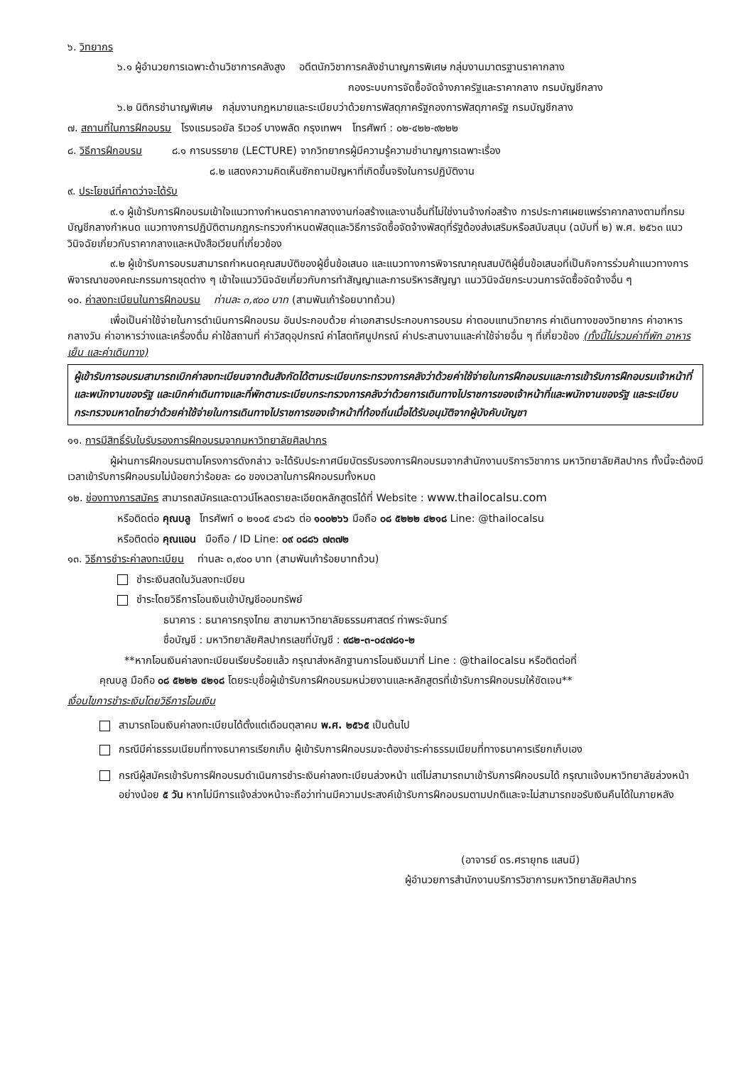๖. วิทยากร
๖.๑ ผู้อำนวยการเฉพาะด้านวิชาการคลังสูง อดีตนักวิชาการคลังชำนาญการพิเศษ กลุ่มงานมาตรฐานราคากลาง
กองระบบการจัดซื้อจัดจ้างภาครัฐและราคากลาง กรมบัญชีกลาง
๖.๒ นิติกรชำนาญพิเศษ กลุ่มงานกฎหมายและระเบียบว่าด้วยการพัสดุภาครัฐกองการพัสดุภาครัฐ กรมบัญชีกลาง
๗. สถานที่ในการฝึกอบรม โรงแรมรอยัล ริเวอร์ บางพลัด กรุงเทพฯ โทรศัพท์ : ๐๒-๔๒๒-๙๒๒๒
๘. วิธีการฝึกอบรม ๘.๑ การบรรยาย (LECTURE) จากวิทยากรผู้มีความรู้ความชำนาญการเฉพาะเรื่อง
๘.๒ แสดงความคิดเห็นซักถามปัญหาที่เกิดขึ้นจริงในการปฏิบัติงาน
๙. ประโยชน์ที่คาดว่าจะได้รับ
๙.๑ ผู้เข้ารับการฝึกอบรมเข้าใจแนวทางกำหนดราคากลางงานก่อสร้างและงานอื่นที่ไม่ใช่งานจ้างก่อสร้าง การประกาศเผยแพร่ราคากลางตามที่กรมบัญชีกลางกำหนด แนวทางการปฏิบัติตามกฎกระทรวงกำหนดพัสดุและวิธีการจัดซื้อจัดจ้างพัสดุที่รัฐต้องส่งเสริมหรือสนับสนุน (ฉบับที่ ๒) พ.ศ. ๒๕๖๓ แนววินิจฉัยเกี่ยวกับราคากลางและหนังสือเวียนที่เกี่ยวข้อง
๙.๒ ผู้เข้ารับการอบรมสามารถกำหนดคุณสมบัติของผู้ยื่นข้อเสนอ และแนวทางการพิจารณาคุณสมบัติผู้ยื่นข้อเสนอที่เป็นกิจการร่วมค้าแนวทางการพิจารณาของคณะกรรมการชุดต่าง ๆ เข้าใจแนววินิจฉัยเกี่ยวกับการทำสัญญาและการบริหารสัญญา แนววินิจฉัยกระบวนการจัดซื้อจัดจ้างอื่น ๆ
๑๐. ค่าลงทะเบียนในการฝึกอบรม ท่านละ ๓,๙๐๐ บาท (สามพันเก้าร้อยบาทถ้วน)
เพื่อเป็นค่าใช้จ่ายในการดำเนินการฝึกอบรม อันประกอบด้วย ค่าเอกสารประกอบการอบรม ค่าตอบแทนวิทยากร ค่าเดินทางของวิทยากร ค่าอาหารกลางวัน ค่าอาหารว่างและเครื่องดื่ม ค่าใช้สถานที่ ค่าวัสดุอุปกรณ์ ค่าโสตทัศนูปกรณ์ ค่าประสานงานและค่าใช้จ่ายอื่น ๆ ที่เกี่ยวข้อง (ทั้งนี้ไม่รวมค่าที่พัก อาหารเย็น และค่าเดินทาง)
ผู้เข้ารับการอบรมสามารถเบิกค่าลงทะเบียนจากต้นสังกัดได้ตามระเบียบกระทรวงการคลังว่าด้วยค่าใช้จ่ายในการฝึกอบรมและการเข้ารับการฝึกอบรมเจ้าหน้าที่และพนักงานของรัฐ และเบิกค่าเดินทางและที่พักตามระเบียบกระทรวงการคลังว่าด้วยการเดินทางไปราชการของเจ้าหน้าที่และพนักงานของรัฐ และระเบียบกระทรวงมหาดไทยว่าด้วยค่าใช้จ่ายในการเดินทางไปราชการของเจ้าหน้าที่ท้องถิ่นเมื่อได้รับอนุมัติจากผู้บังคับบัญชา
๑๑. การมีสิทธิ์รับใบรับรองการฝึกอบรมจากมหาวิทยาลัยศิลปากร
ผู้ผ่านการฝึกอบรมตามโครงการดังกล่าว จะได้รับประกาศนียบัตรรับรองการฝึกอบรมจากสำนักงานบริการวิชาการ มหาวิทยาลัยศิลปากร ทั้งนี้จะต้องมีเวลาเข้ารับการฝึกอบรมไม่น้อยกว่าร้อยละ ๘๐ ของเวลาในการฝึกอบรมทั้งหมด
๑๒. ช่องทางการสมัคร สามารถสมัครและดาวน์โหลดรายละเอียดหลักสูตรได้ที่ Website : www.thailocalsu.com
หรือติดต่อ คุณบลู โทรศัพท์ ๐ ๒๑๐๕ ๔๖๘๖ ต่อ ๑๐๐๒๖๖ มือถือ ๐๘ ๕๒๒๒ ๔๒๑๘ Line: @thailocalsu
หรือติดต่อ คุณแอน มือถือ / ID Line: ๐๙ ๐๘๘๖ ๗๓๗๒
๑๓. วิธีการชำระค่าลงทะเบียน ท่านละ ๓,๙๐๐ บาท (สามพันเก้าร้อยบาทถ้วน)
ชำระเงินสดในวันลงทะเบียน
ชำระโดยวิธีการโอนเงินเข้าบัญชีออมทรัพย์
ธนาคาร : ธนาคารกรุงไทย สาขามหาวิทยาลัยธรรมศาสตร์ ท่าพระจันทร์
ชื่อบัญชี : มหาวิทยาลัยศิลปากรเลขที่บัญชี : ๙๘๒-๓-๐๔๗๘๑-๒
**หากโอนเงินค่าลงทะเบียนเรียบร้อยแล้ว กรุณาส่งหลักฐานการโอนเงินมาที่ Line : @thailocalsu หรือติดต่อที่
คุณบลู มือถือ ๐๘ ๕๒๒๒ ๔๒๑๘ โดยระบุชื่อผู้เข้ารับการฝึกอบรมหน่วยงานและหลักสูตรที่เข้ารับการฝึกอบรมให้ชัดเจน**
เงื่อนไขการชำระเงินโดยวิธีการโอนเงิน
สามารถโอนเงินค่าลงทะเบียนได้ตั้งแต่เดือนตุลาคม พ.ศ. ๒๕๖๕ เป็นต้นไป
กรณีมีค่าธรรมเนียมที่ทางธนาคารเรียกเก็บ ผู้เข้ารับการฝึกอบรมจะต้องชำระค่าธรรมเนียมที่ทางธนาคารเรียกเก็บเอง
กรณีผู้สมัครเข้ารับการฝึกอบรมดำเนินการชำระเงินค่าลงทะเบียนล่วงหน้า แต่ไม่สามารถมาเข้ารับการฝึกอบรมได้ กรุณาแจ้งมหาวิทยาลัยล่วงหน้าอย่างน้อย ๕ วัน หากไม่มีการแจ้งล่วงหน้าจะถือว่าท่านมีความประสงค์เข้ารับการฝึกอบรมตามปกติและจะไม่สามารถขอรับเงินคืนได้ในภายหลัง
(อาจารย์ ดร.ศรายุทธ แสนมี)
ผู้อำนวยการสำนักงานบริการวิชาการมหาวิทยาลัยศิลปากร